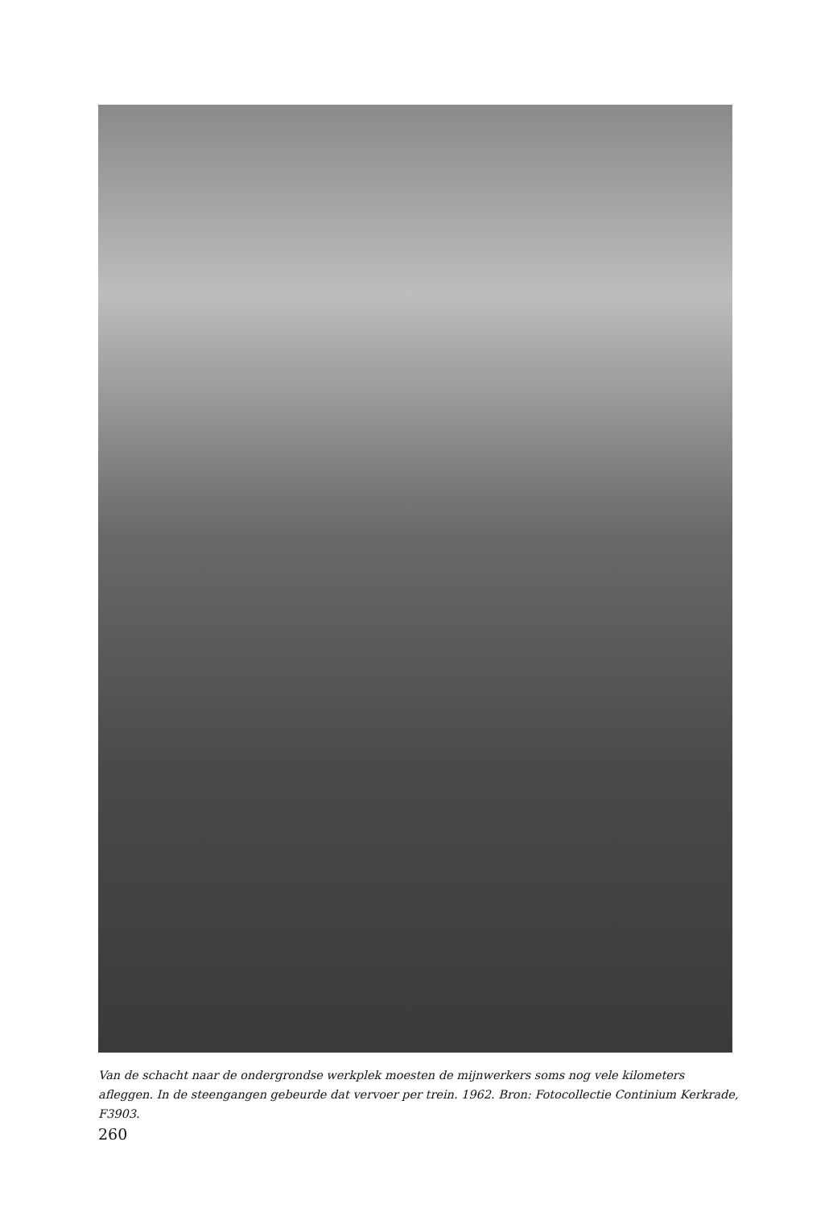Van de schacht naar de ondergrondse werkplek moesten de mijnwerkers soms nog vele kilometers afleggen. In de steengangen gebeurde dat vervoer per trein. 1962. Bron: Fotocollectie Continium Kerkrade, F3903.
260